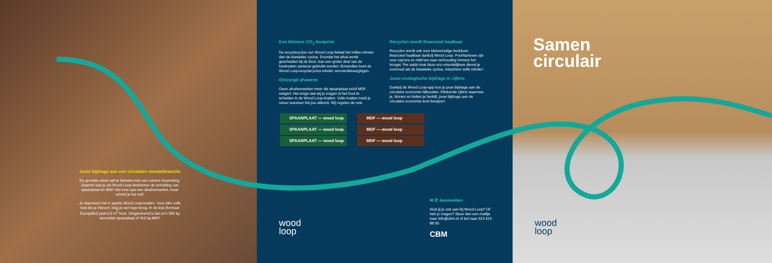Jouw bijdrage aan een circulaire meubelbranche
De grootste winst valt te behalen met een zuivere inzameling. Daarom laat je als Wood Loop-deelnemer de scheiding van spaanplaat en MDF niet over aan een afvalverwerker, maar scheid je het zelf.
Je deponeert het in aparte Wood Loop-kratten. Voor elke volle krat die je inlevert, krijg je een lege terug. In de krat (formaat Europallet) past 0,6 m<sup>3</sup> hout. Omgerekend is dat zo’n 360 kg secundair spaanplaat of 410 kg MDF.
Een kleinere CO<sub>2</sub>-footprint
De recyclecyclus van Wood Loop belast het milieu minder dan de klassieke cyclus. Doordat het afval wordt gescheiden bij de bron, kan een groter deel van de houtresten opnieuw gebruikt worden. Bovendien kent de Wood Loop-recyclecyclus minder vervoersbewegingen.
Ontzorgd afvoeren
Geen afvalverwerker meer die spaanplaat en/of MDF weigert. Het enige wat wij je vragen is het hout te scheiden in de Wood Loop-kratten. Volle kratten meld je retour wanneer het jou uitkomt. Wij regelen de rest.
Recyclen wordt financieel haalbaar
Recyclen wordt ook voor kleinschalige bedrijven financieel haalbaar dankzij Wood Loop. Poorttarieven zijn voor zzp’ers en mkb’ers naar verhouding immers het hoogst. Per saldo kost deze eco-vriendelijkere dienst je evenveel als de klassieke cyclus, misschien zelfs minder!
Jouw ecologische bijdrage in cijfers
Dankzij de Wood Loop-app kun je jouw bijdrage aan de circulaire economie bijhouden. Klinkende cijfers waarmee je, binnen en buiten je bedrijf, jouw bijdrage aan de circulaire economie kunt bewijzen.
SPAANPLAAT — wood loop
SPAANPLAAT — wood loop
SPAANPLAAT — wood loop
MDF — wood loop
MDF — wood loop
MDF — wood loop
wood
loop
✉ ✆ Aanmelden
Sluit jij je ook aan bij Wood Loop? Of heb je vragen? Stuur dan een mailtje naar info@cbm.nl of bel naar 023 515 88 00.
CBM
Samen
circulair
wood
loop